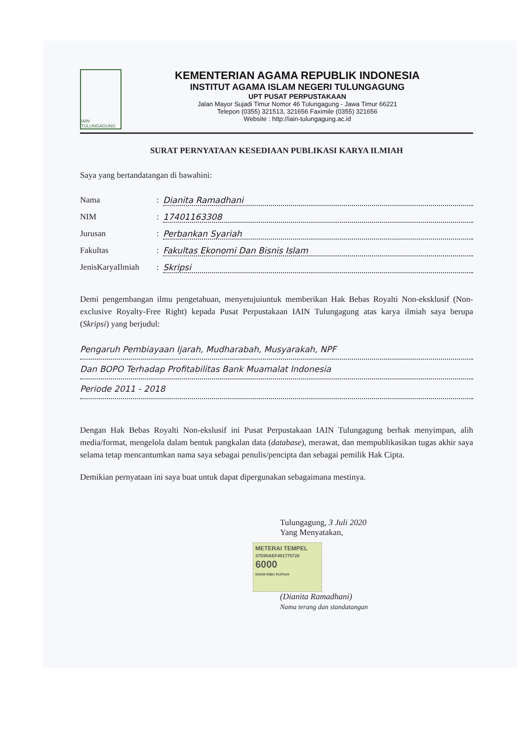IAIN TULUNGAGUNG
KEMENTERIAN AGAMA REPUBLIK INDONESIA
INSTITUT AGAMA ISLAM NEGERI TULUNGAGUNG
UPT PUSAT PERPUSTAKAAN
Jalan Mayor Sujadi Timur Nomor 46 Tulungagung - Jawa Timur 66221
Telepon (0355) 321513, 321656 Faximile (0355) 321656
Website : http://iain-tulungagung.ac.id
SURAT PERNYATAAN KESEDIAAN PUBLIKASI KARYA ILMIAH
Saya yang bertandatangan di bawahini:
Nama: Dianita Ramadhani
NIM: 17401163308
Jurusan: Perbankan Syariah
Fakultas: Fakultas Ekonomi Dan Bisnis Islam
JenisKaryaIlmiah: Skripsi
Demi pengembangan ilmu pengetahuan, menyetujuiuntuk memberikan Hak Bebas Royalti Non-eksklusif (Non-exclusive Royalty-Free Right) kepada Pusat Perpustakaan IAIN Tulungagung atas karya ilmiah saya berupa (Skripsi) yang berjudul:
Pengaruh Pembiayaan Ijarah, Mudharabah, Musyarakah, NPF
Dan BOPO Terhadap Profitabilitas Bank Muamalat Indonesia
Periode 2011 - 2018
Dengan Hak Bebas Royalti Non-ekslusif ini Pusat Perpustakaan IAIN Tulungagung berhak menyimpan, alih media/format, mengelola dalam bentuk pangkalan data (database), merawat, dan mempublikasikan tugas akhir saya selama tetap mencantumkan nama saya sebagai penulis/pencipta dan sebagai pemilik Hak Cipta.
Demikian pernyataan ini saya buat untuk dapat dipergunakan sebagaimana mestinya.
Tulungagung, 3 Juli 2020
Yang Menyatakan,
METERAI TEMPEL
37D90AEF491775720
6000
ENAM RIBU RUPIAH
(Dianita Ramadhani)
Nama terang dan standatangan